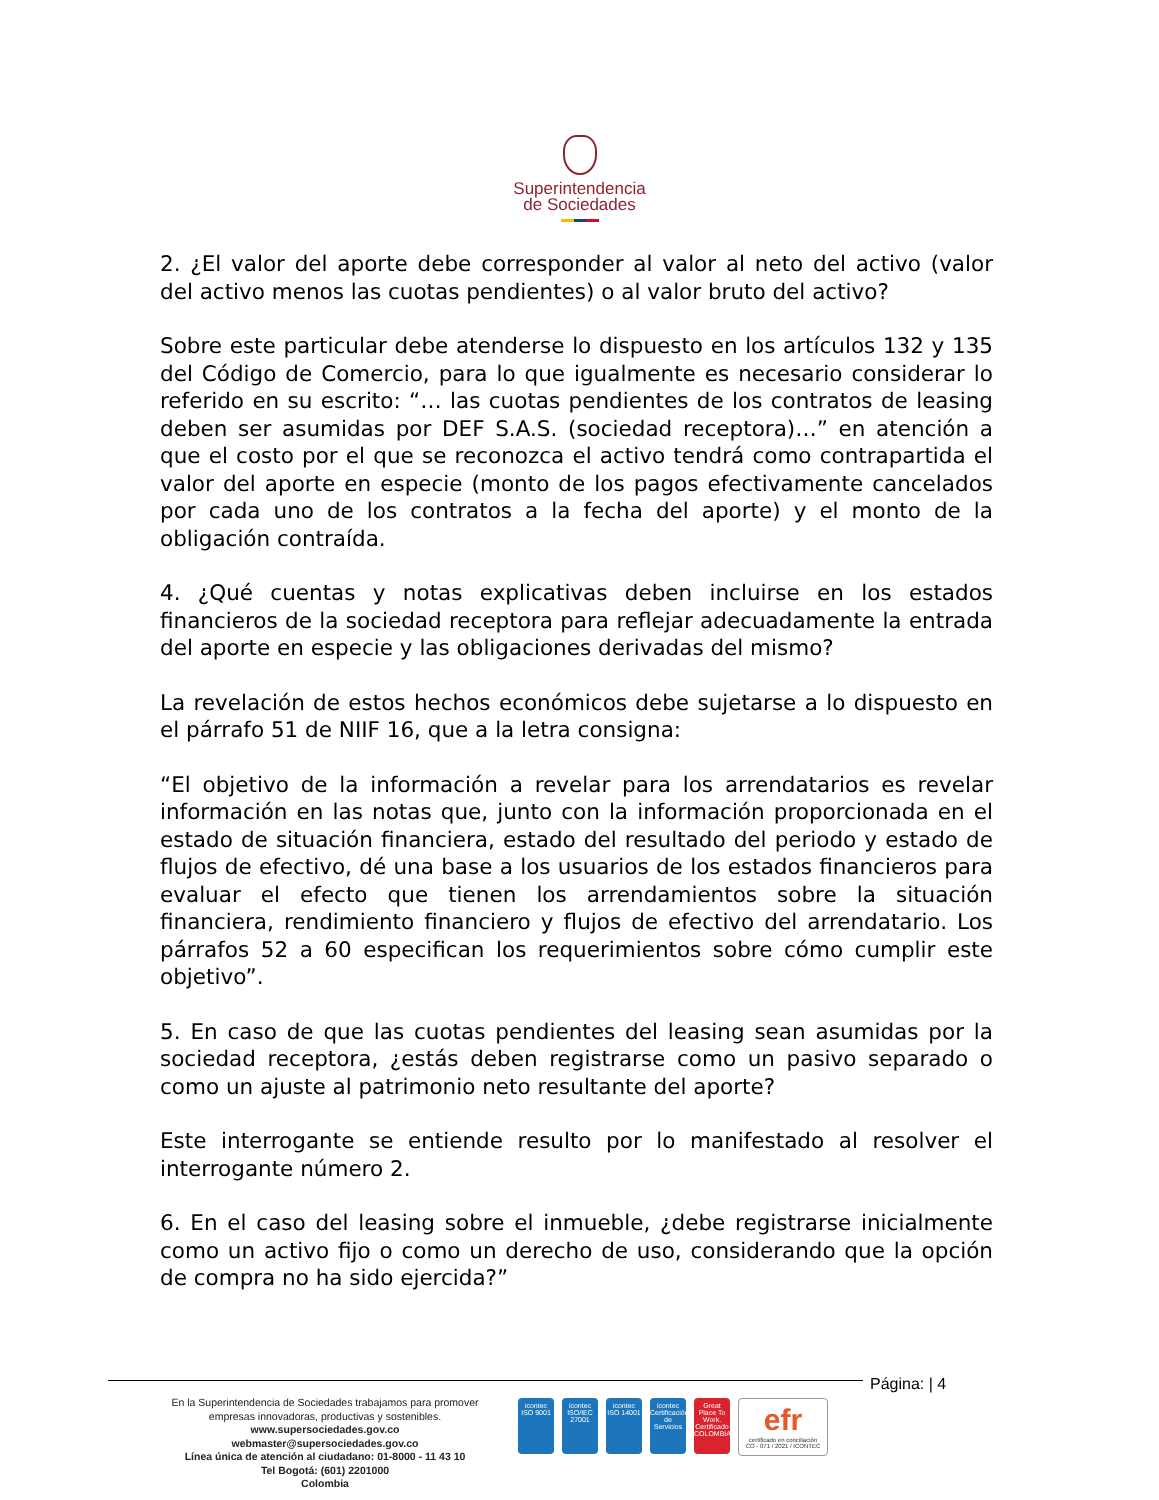Superintendencia
de Sociedades
2. ¿El valor del aporte debe corresponder al valor al neto del activo (valor del activo menos las cuotas pendientes) o al valor bruto del activo?
Sobre este particular debe atenderse lo dispuesto en los artículos 132 y 135 del Código de Comercio, para lo que igualmente es necesario considerar lo referido en su escrito: “… las cuotas pendientes de los contratos de leasing deben ser asumidas por DEF S.A.S. (sociedad receptora)…” en atención a que el costo por el que se reconozca el activo tendrá como contrapartida el valor del aporte en especie (monto de los pagos efectivamente cancelados por cada uno de los contratos a la fecha del aporte) y el monto de la obligación contraída.
4. ¿Qué cuentas y notas explicativas deben incluirse en los estados financieros de la sociedad receptora para reflejar adecuadamente la entrada del aporte en especie y las obligaciones derivadas del mismo?
La revelación de estos hechos económicos debe sujetarse a lo dispuesto en el párrafo 51 de NIIF 16, que a la letra consigna:
“El objetivo de la información a revelar para los arrendatarios es revelar información en las notas que, junto con la información proporcionada en el estado de situación financiera, estado del resultado del periodo y estado de flujos de efectivo, dé una base a los usuarios de los estados financieros para evaluar el efecto que tienen los arrendamientos sobre la situación financiera, rendimiento financiero y flujos de efectivo del arrendatario. Los párrafos 52 a 60 especifican los requerimientos sobre cómo cumplir este objetivo”.
5. En caso de que las cuotas pendientes del leasing sean asumidas por la sociedad receptora, ¿estás deben registrarse como un pasivo separado o como un ajuste al patrimonio neto resultante del aporte?
Este interrogante se entiende resulto por lo manifestado al resolver el interrogante número 2.
6. En el caso del leasing sobre el inmueble, ¿debe registrarse inicialmente como un activo fijo o como un derecho de uso, considerando que la opción de compra no ha sido ejercida?”
Página: | 4
En la Superintendencia de Sociedades trabajamos para promover empresas innovadoras, productivas y sostenibles.
www.supersociedades.gov.co
webmaster@supersociedades.gov.co
Línea única de atención al ciudadano: 01-8000 - 11 43 10
Tel Bogotá: (601) 2201000
Colombia
icontec
ISO 9001
icontec
ISO/IEC 27001
icontec
ISO 14001
icontec
Certificación de Servicios
Great Place To Work.
Certificado COLOMBIA
efr
certificado en conciliación
CO - 071 / 2021 / ICONTEC